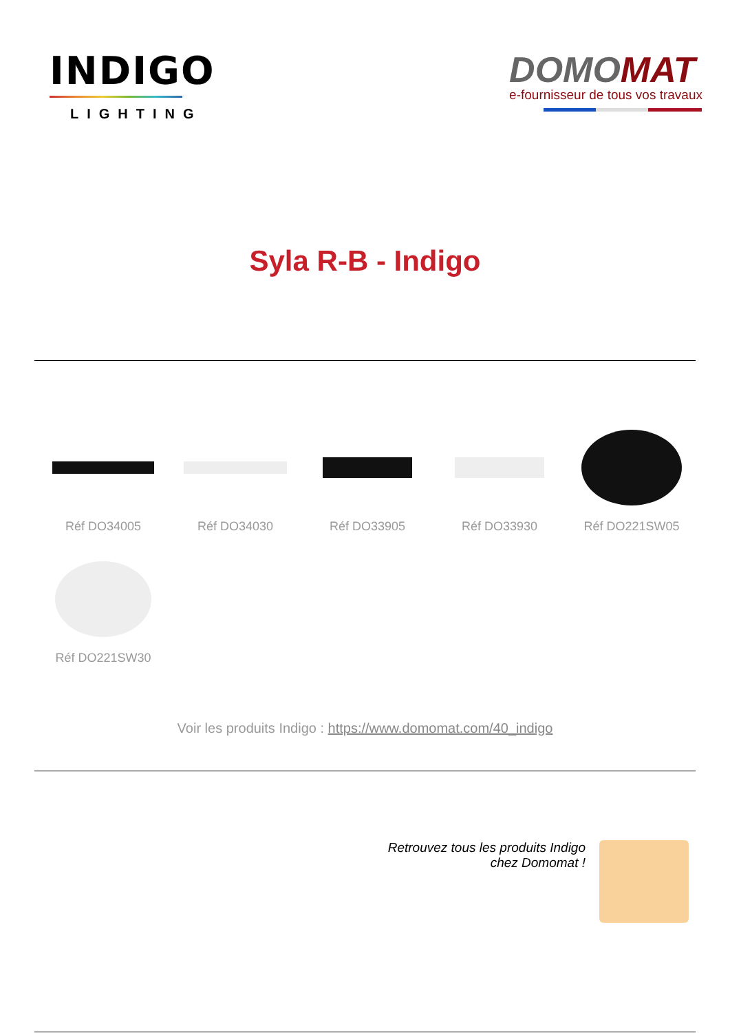INDIGO
LIGHTING
DOMOMAT
e-fournisseur de tous vos travaux
Syla R-B - Indigo
Réf DO34005
Réf DO34030
Réf DO33905
Réf DO33930
Réf DO221SW05
Réf DO221SW30
Voir les produits Indigo : https://www.domomat.com/40_indigo
Retrouvez tous les produits Indigo
chez Domomat !